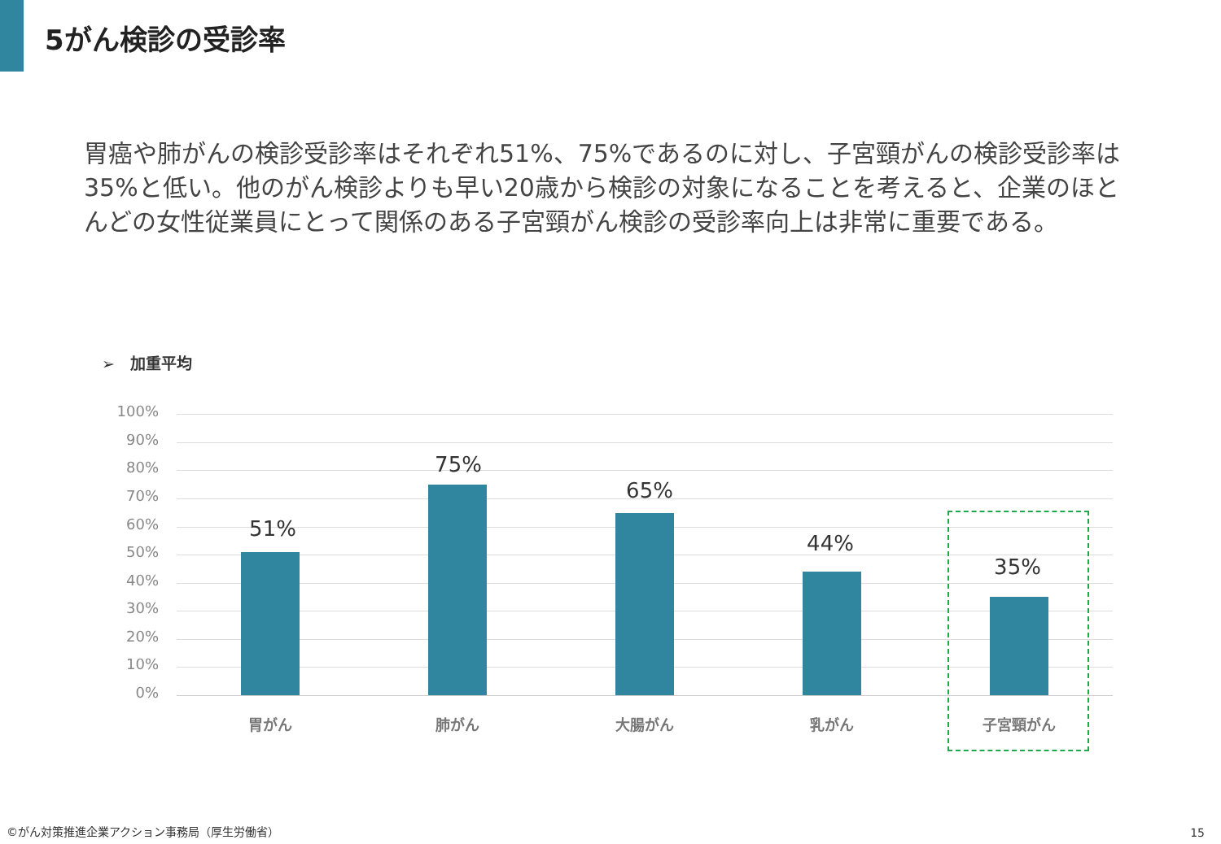5がん検診の受診率
胃癌や肺がんの検診受診率はそれぞれ51%、75%であるのに対し、子宮頸がんの検診受診率は35%と低い。他のがん検診よりも早い20歳から検診の対象になることを考えると、企業のほとんどの女性従業員にとって関係のある子宮頸がん検診の受診率向上は非常に重要である。
➢　加重平均
100%
90%
80%
70%
60%
50%
40%
30%
20%
10%
0%
51%
75%
65%
44%
35%
胃がん 肺がん 大腸がん 乳がん 子宮頸がん
©がん対策推進企業アクション事務局（厚生労働省）
15